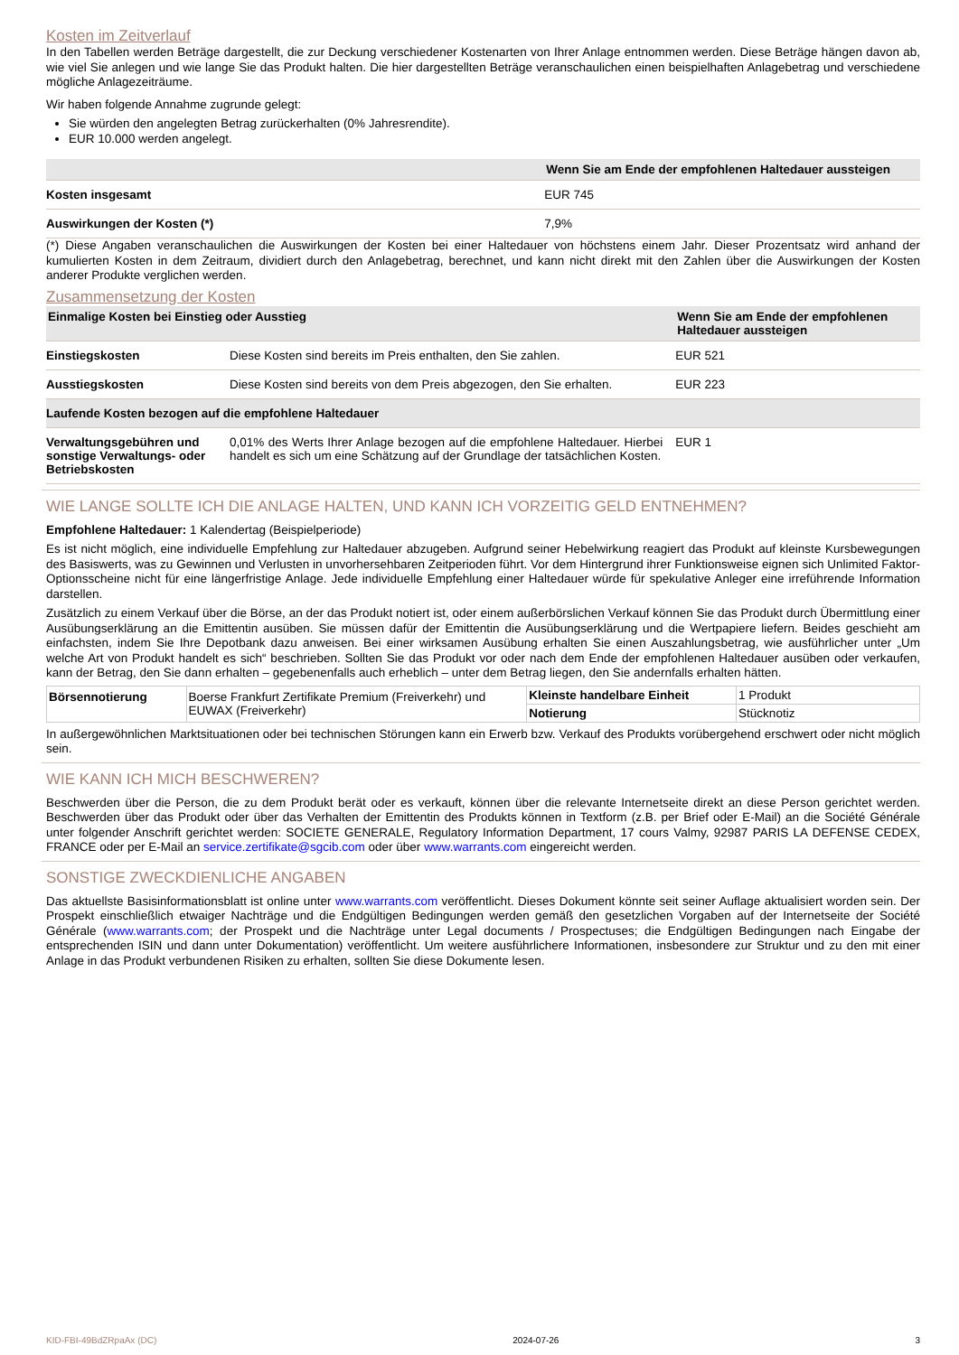Kosten im Zeitverlauf
In den Tabellen werden Beträge dargestellt, die zur Deckung verschiedener Kostenarten von Ihrer Anlage entnommen werden. Diese Beträge hängen davon ab, wie viel Sie anlegen und wie lange Sie das Produkt halten. Die hier dargestellten Beträge veranschaulichen einen beispielhaften Anlagebetrag und verschiedene mögliche Anlagezeiträume.
Wir haben folgende Annahme zugrunde gelegt:
Sie würden den angelegten Betrag zurückerhalten (0% Jahresrendite).
EUR 10.000 werden angelegt.
| | Wenn Sie am Ende der empfohlenen Haltedauer aussteigen |
| --- | --- |
| Kosten insgesamt | EUR 745 |
| Auswirkungen der Kosten (*) | 7,9% |
(*) Diese Angaben veranschaulichen die Auswirkungen der Kosten bei einer Haltedauer von höchstens einem Jahr. Dieser Prozentsatz wird anhand der kumulierten Kosten in dem Zeitraum, dividiert durch den Anlagebetrag, berechnet, und kann nicht direkt mit den Zahlen über die Auswirkungen der Kosten anderer Produkte verglichen werden.
Zusammensetzung der Kosten
| Einmalige Kosten bei Einstieg oder Ausstieg | | Wenn Sie am Ende der empfohlenen Haltedauer aussteigen |
| --- | --- | --- |
| Einstiegskosten | Diese Kosten sind bereits im Preis enthalten, den Sie zahlen. | EUR 521 |
| Ausstiegskosten | Diese Kosten sind bereits von dem Preis abgezogen, den Sie erhalten. | EUR 223 |
| Laufende Kosten bezogen auf die empfohlene Haltedauer | | |
| Verwaltungsgebühren und sonstige Verwaltungs- oder Betriebskosten | 0,01% des Werts Ihrer Anlage bezogen auf die empfohlene Haltedauer. Hierbei handelt es sich um eine Schätzung auf der Grundlage der tatsächlichen Kosten. | EUR 1 |
WIE LANGE SOLLTE ICH DIE ANLAGE HALTEN, UND KANN ICH VORZEITIG GELD ENTNEHMEN?
Empfohlene Haltedauer: 1 Kalendertag (Beispielperiode)
Es ist nicht möglich, eine individuelle Empfehlung zur Haltedauer abzugeben. Aufgrund seiner Hebelwirkung reagiert das Produkt auf kleinste Kursbewegungen des Basiswerts, was zu Gewinnen und Verlusten in unvorhersehbaren Zeitperioden führt. Vor dem Hintergrund ihrer Funktionsweise eignen sich Unlimited Faktor-Optionsscheine nicht für eine längerfristige Anlage. Jede individuelle Empfehlung einer Haltedauer würde für spekulative Anleger eine irreführende Information darstellen.
Zusätzlich zu einem Verkauf über die Börse, an der das Produkt notiert ist, oder einem außerbörslichen Verkauf können Sie das Produkt durch Übermittlung einer Ausübungserklärung an die Emittentin ausüben. Sie müssen dafür der Emittentin die Ausübungserklärung und die Wertpapiere liefern. Beides geschieht am einfachsten, indem Sie Ihre Depotbank dazu anweisen. Bei einer wirksamen Ausübung erhalten Sie einen Auszahlungsbetrag, wie ausführlicher unter „Um welche Art von Produkt handelt es sich“ beschrieben. Sollten Sie das Produkt vor oder nach dem Ende der empfohlenen Haltedauer ausüben oder verkaufen, kann der Betrag, den Sie dann erhalten – gegebenenfalls auch erheblich – unter dem Betrag liegen, den Sie andernfalls erhalten hätten.
| Börsennotierung | Boerse Frankfurt Zertifikate Premium (Freiverkehr) und EUWAX (Freiverkehr) | Kleinste handelbare Einheit | 1 Produkt |
| | | Notierung | Stücknotiz |
In außergewöhnlichen Marktsituationen oder bei technischen Störungen kann ein Erwerb bzw. Verkauf des Produkts vorübergehend erschwert oder nicht möglich sein.
WIE KANN ICH MICH BESCHWEREN?
Beschwerden über die Person, die zu dem Produkt berät oder es verkauft, können über die relevante Internetseite direkt an diese Person gerichtet werden. Beschwerden über das Produkt oder über das Verhalten der Emittentin des Produkts können in Textform (z.B. per Brief oder E-Mail) an die Société Générale unter folgender Anschrift gerichtet werden: SOCIETE GENERALE, Regulatory Information Department, 17 cours Valmy, 92987 PARIS LA DEFENSE CEDEX, FRANCE oder per E-Mail an service.zertifikate@sgcib.com oder über www.warrants.com eingereicht werden.
SONSTIGE ZWECKDIENLICHE ANGABEN
Das aktuellste Basisinformationsblatt ist online unter www.warrants.com veröffentlicht. Dieses Dokument könnte seit seiner Auflage aktualisiert worden sein. Der Prospekt einschließlich etwaiger Nachträge und die Endgültigen Bedingungen werden gemäß den gesetzlichen Vorgaben auf der Internetseite der Société Générale (www.warrants.com; der Prospekt und die Nachträge unter Legal documents / Prospectuses; die Endgültigen Bedingungen nach Eingabe der entsprechenden ISIN und dann unter Dokumentation) veröffentlicht. Um weitere ausführlichere Informationen, insbesondere zur Struktur und zu den mit einer Anlage in das Produkt verbundenen Risiken zu erhalten, sollten Sie diese Dokumente lesen.
KID-FBI-49BdZRpaAx (DC) 2024-07-26 3